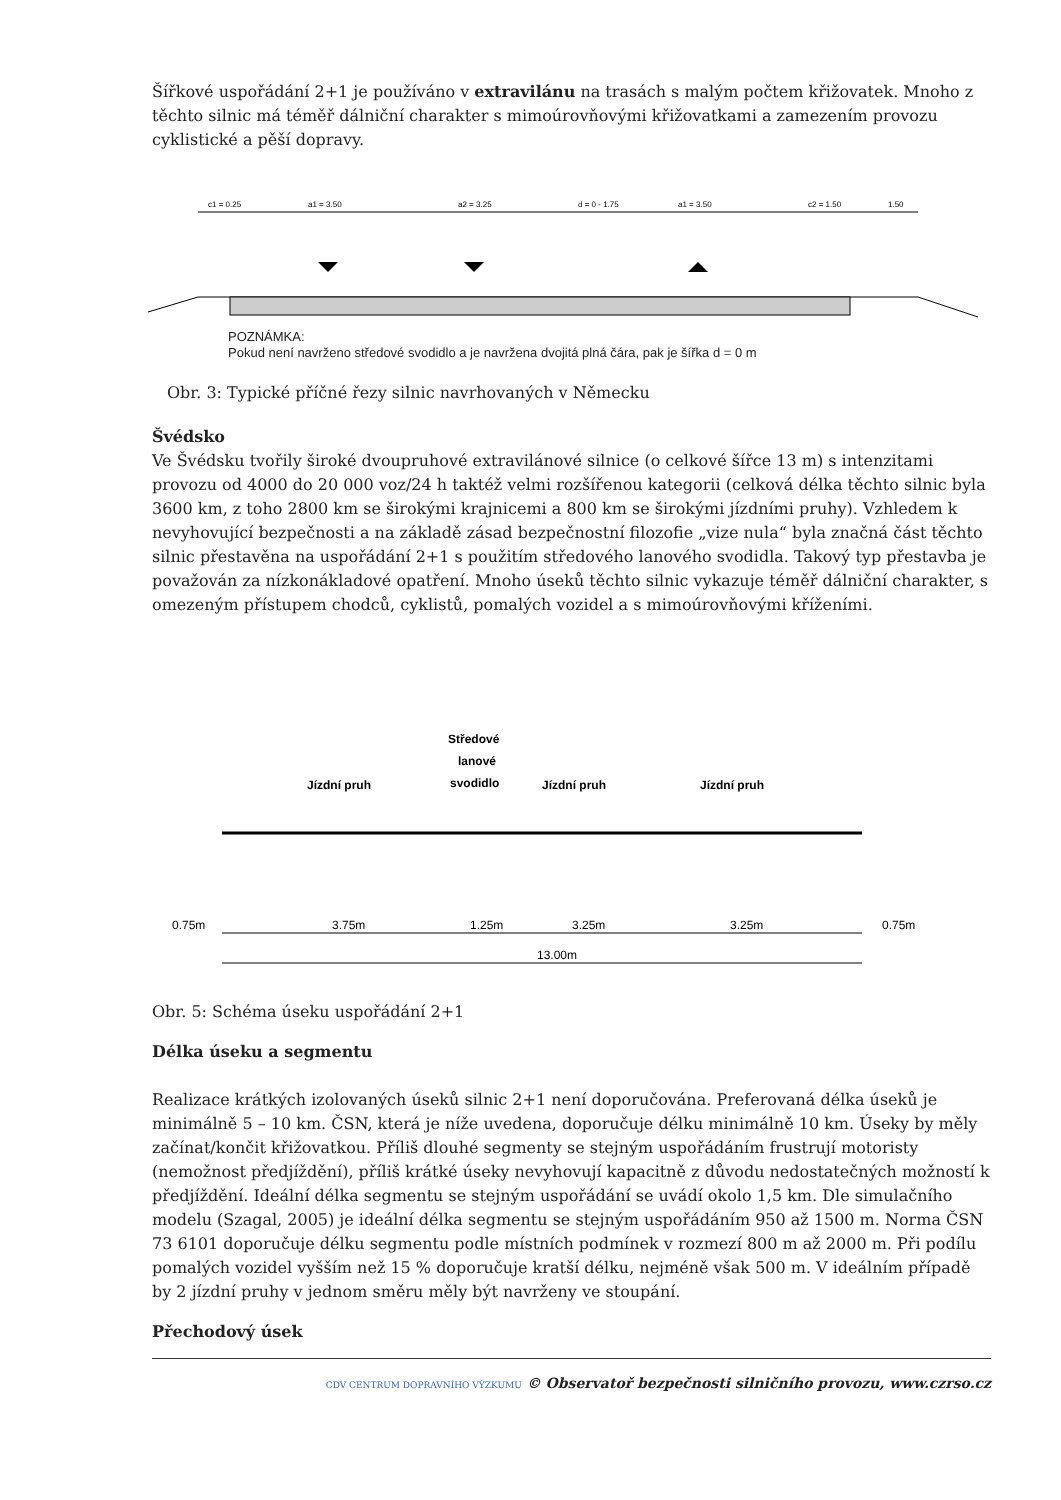Šířkové uspořádání 2+1 je používáno v extravilánu na trasách s malým počtem křižovatek. Mnoho z těchto silnic má téměř dálniční charakter s mimoúrovňovými křižovatkami a zamezením provozu cyklistické a pěší dopravy.
c1 = 0.25
a1 = 3.50
a2 = 3.25
d = 0 - 1.75
a1 = 3.50
c2 = 1.50
1.50
POZNÁMKA:
Pokud není navrženo středové svodidlo a je navržena dvojitá plná čára, pak je šířka d = 0 m
Obr. 3: Typické příčné řezy silnic navrhovaných v Německu
Švédsko
Ve Švédsku tvořily široké dvoupruhové extravilánové silnice (o celkové šířce 13 m) s intenzitami provozu od 4000 do 20 000 voz/24 h taktéž velmi rozšířenou kategorii (celková délka těchto silnic byla 3600 km, z toho 2800 km se širokými krajnicemi a 800 km se širokými jízdními pruhy). Vzhledem k nevyhovující bezpečnosti a na základě zásad bezpečnostní filozofie „vize nula“ byla značná část těchto silnic přestavěna na uspořádání 2+1 s použitím středového lanového svodidla. Takový typ přestavba je považován za nízkonákladové opatření. Mnoho úseků těchto silnic vykazuje téměř dálniční charakter, s omezeným přístupem chodců, cyklistů, pomalých vozidel a s mimoúrovňovými kříženími.
Středové
lanové
svodidlo
Jízdní pruh
Jízdní pruh
Jízdní pruh
0.75m
3.75m
1.25m
3.25m
3.25m
0.75m
13.00m
Obr. 5: Schéma úseku uspořádání 2+1
Délka úseku a segmentu
Realizace krátkých izolovaných úseků silnic 2+1 není doporučována. Preferovaná délka úseků je minimálně 5 – 10 km. ČSN, která je níže uvedena, doporučuje délku minimálně 10 km. Úseky by měly začínat/končit křižovatkou. Příliš dlouhé segmenty se stejným uspořádáním frustrují motoristy (nemožnost předjíždění), příliš krátké úseky nevyhovují kapacitně z důvodu nedostatečných možností k předjíždění. Ideální délka segmentu se stejným uspořádání se uvádí okolo 1,5 km. Dle simulačního modelu (Szagal, 2005) je ideální délka segmentu se stejným uspořádáním 950 až 1500 m. Norma ČSN 73 6101 doporučuje délku segmentu podle místních podmínek v rozmezí 800 m až 2000 m. Při podílu pomalých vozidel vyšším než 15 % doporučuje kratší délku, nejméně však 500 m. V ideálním případě by 2 jízdní pruhy v jednom směru měly být navrženy ve stoupání.
Přechodový úsek
CDV CENTRUM DOPRAVNÍHO VÝZKUMU © Observatoř bezpečnosti silničního provozu, www.czrso.cz